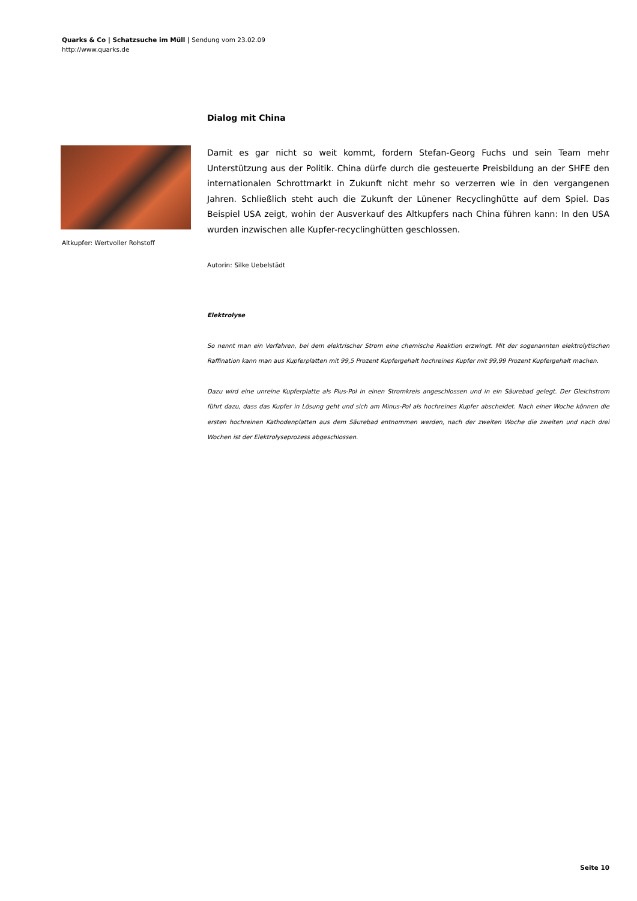Quarks & Co | Schatzsuche im Müll | Sendung vom 23.02.09
http://www.quarks.de
Dialog mit China
Damit es gar nicht so weit kommt, fordern Stefan-Georg Fuchs und sein Team mehr Unterstützung aus der Politik. China dürfe durch die gesteuerte Preisbildung an der SHFE den internationalen Schrottmarkt in Zukunft nicht mehr so verzerren wie in den vergangenen Jahren. Schließlich steht auch die Zukunft der Lünener Recyclinghütte auf dem Spiel. Das Beispiel USA zeigt, wohin der Ausverkauf des Altkupfers nach China führen kann: In den USA wurden inzwischen alle Kupfer-recyclinghütten geschlossen.
Autorin: Silke Uebelstädt
Elektrolyse
So nennt man ein Verfahren, bei dem elektrischer Strom eine chemische Reaktion erzwingt. Mit der sogenannten elektrolytischen Raffination kann man aus Kupferplatten mit 99,5 Prozent Kupfergehalt hochreines Kupfer mit 99,99 Prozent Kupfergehalt machen.
Dazu wird eine unreine Kupferplatte als Plus-Pol in einen Stromkreis angeschlossen und in ein Säurebad gelegt. Der Gleichstrom führt dazu, dass das Kupfer in Lösung geht und sich am Minus-Pol als hochreines Kupfer abscheidet. Nach einer Woche können die ersten hochreinen Kathodenplatten aus dem Säurebad entnommen werden, nach der zweiten Woche die zweiten und nach drei Wochen ist der Elektrolyseprozess abgeschlossen.
Altkupfer: Wertvoller Rohstoff
Seite 10